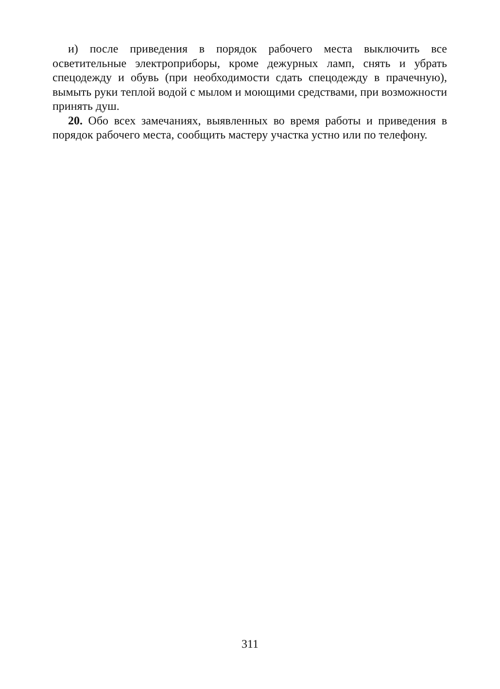и) после приведения в порядок рабочего места выключить все осветительные электроприборы, кроме дежурных ламп, снять и убрать спецодежду и обувь (при необходимости сдать спецодежду в прачечную), вымыть руки теплой водой с мылом и моющими средствами, при возможности принять душ.
20. Обо всех замечаниях, выявленных во время работы и приведения в порядок рабочего места, сообщить мастеру участка устно или по телефону.
311